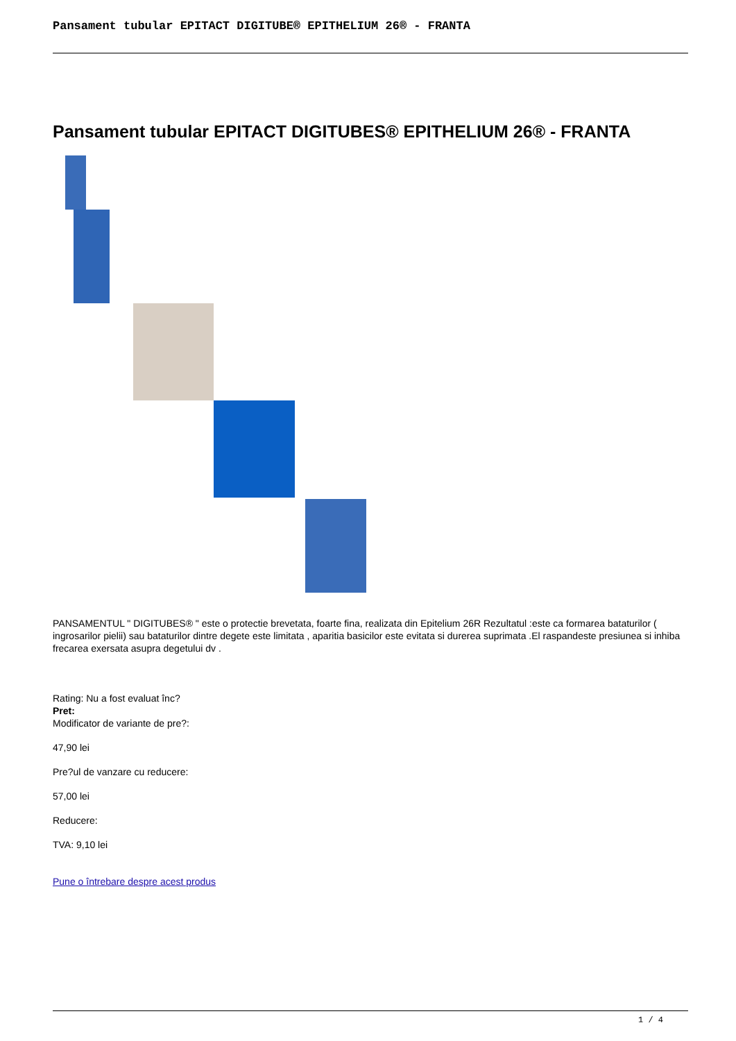Pansament tubular EPITACT DIGITUBE® EPITHELIUM 26® - FRANTA
Pansament tubular EPITACT DIGITUBES® EPITHELIUM 26® - FRANTA
PANSAMENTUL " DIGITUBES® " este o protectie brevetata, foarte fina, realizata din Epitelium 26R Rezultatul :este ca formarea bataturilor ( ingrosarilor pielii) sau bataturilor dintre degete este limitata , aparitia basicilor este evitata si durerea suprimata .El raspandeste presiunea si inhiba frecarea exersata asupra degetului dv .
Rating: Nu a fost evaluat înc?
Pret:
Modificator de variante de pre?:
47,90 lei
Pre?ul de vanzare cu reducere:
57,00 lei
Reducere:
TVA: 9,10 lei
Pune o întrebare despre acest produs
1 / 4